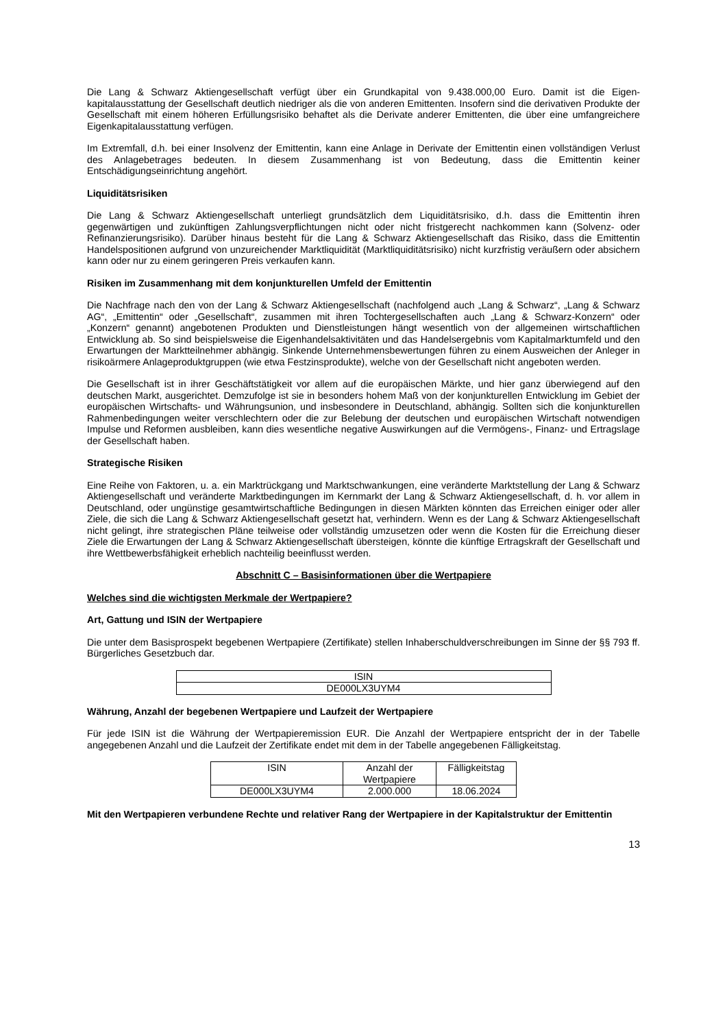Die Lang & Schwarz Aktiengesellschaft verfügt über ein Grundkapital von 9.438.000,00 Euro. Damit ist die Eigen-kapitalausstattung der Gesellschaft deutlich niedriger als die von anderen Emittenten. Insofern sind die derivativen Produkte der Gesellschaft mit einem höheren Erfüllungsrisiko behaftet als die Derivate anderer Emittenten, die über eine umfangreichere Eigenkapitalausstattung verfügen.
Im Extremfall, d.h. bei einer Insolvenz der Emittentin, kann eine Anlage in Derivate der Emittentin einen vollständigen Verlust des Anlagebetrages bedeuten. In diesem Zusammenhang ist von Bedeutung, dass die Emittentin keiner Entschädigungseinrichtung angehört.
Liquiditätsrisiken
Die Lang & Schwarz Aktiengesellschaft unterliegt grundsätzlich dem Liquiditätsrisiko, d.h. dass die Emittentin ihren gegenwärtigen und zukünftigen Zahlungsverpflichtungen nicht oder nicht fristgerecht nachkommen kann (Solvenz- oder Refinanzierungsrisiko). Darüber hinaus besteht für die Lang & Schwarz Aktiengesellschaft das Risiko, dass die Emittentin Handelspositionen aufgrund von unzureichender Marktliquidität (Marktliquiditätsrisiko) nicht kurzfristig veräußern oder absichern kann oder nur zu einem geringeren Preis verkaufen kann.
Risiken im Zusammenhang mit dem konjunkturellen Umfeld der Emittentin
Die Nachfrage nach den von der Lang & Schwarz Aktiengesellschaft (nachfolgend auch „Lang & Schwarz“, „Lang & Schwarz AG“, „Emittentin“ oder „Gesellschaft“, zusammen mit ihren Tochtergesellschaften auch „Lang & Schwarz-Konzern“ oder „Konzern“ genannt) angebotenen Produkten und Dienstleistungen hängt wesentlich von der allgemeinen wirtschaftlichen Entwicklung ab. So sind beispielsweise die Eigenhandelsaktivitäten und das Handelsergebnis vom Kapitalmarktumfeld und den Erwartungen der Marktteilnehmer abhängig. Sinkende Unternehmensbewertungen führen zu einem Ausweichen der Anleger in risikoärmere Anlageproduktgruppen (wie etwa Festzinsprodukte), welche von der Gesellschaft nicht angeboten werden.
Die Gesellschaft ist in ihrer Geschäftstätigkeit vor allem auf die europäischen Märkte, und hier ganz überwiegend auf den deutschen Markt, ausgerichtet. Demzufolge ist sie in besonders hohem Maß von der konjunkturellen Entwicklung im Gebiet der europäischen Wirtschafts- und Währungsunion, und insbesondere in Deutschland, abhängig. Sollten sich die konjunkturellen Rahmenbedingungen weiter verschlechtern oder die zur Belebung der deutschen und europäischen Wirtschaft notwendigen Impulse und Reformen ausbleiben, kann dies wesentliche negative Auswirkungen auf die Vermögens-, Finanz- und Ertragslage der Gesellschaft haben.
Strategische Risiken
Eine Reihe von Faktoren, u. a. ein Marktrückgang und Marktschwankungen, eine veränderte Marktstellung der Lang & Schwarz Aktiengesellschaft und veränderte Marktbedingungen im Kernmarkt der Lang & Schwarz Aktiengesellschaft, d. h. vor allem in Deutschland, oder ungünstige gesamtwirtschaftliche Bedingungen in diesen Märkten könnten das Erreichen einiger oder aller Ziele, die sich die Lang & Schwarz Aktiengesellschaft gesetzt hat, verhindern. Wenn es der Lang & Schwarz Aktiengesellschaft nicht gelingt, ihre strategischen Pläne teilweise oder vollständig umzusetzen oder wenn die Kosten für die Erreichung dieser Ziele die Erwartungen der Lang & Schwarz Aktiengesellschaft übersteigen, könnte die künftige Ertragskraft der Gesellschaft und ihre Wettbewerbsfähigkeit erheblich nachteilig beeinflusst werden.
Abschnitt C – Basisinformationen über die Wertpapiere
Welches sind die wichtigsten Merkmale der Wertpapiere?
Art, Gattung und ISIN der Wertpapiere
Die unter dem Basisprospekt begebenen Wertpapiere (Zertifikate) stellen Inhaberschuldverschreibungen im Sinne der §§ 793 ff. Bürgerliches Gesetzbuch dar.
| ISIN |
| --- |
| DE000LX3UYM4 |
Währung, Anzahl der begebenen Wertpapiere und Laufzeit der Wertpapiere
Für jede ISIN ist die Währung der Wertpapieremission EUR. Die Anzahl der Wertpapiere entspricht der in der Tabelle angegebenen Anzahl und die Laufzeit der Zertifikate endet mit dem in der Tabelle angegebenen Fälligkeitstag.
| ISIN | Anzahl der Wertpapiere | Fälligkeitstag |
| --- | --- | --- |
| DE000LX3UYM4 | 2.000.000 | 18.06.2024 |
Mit den Wertpapieren verbundene Rechte und relativer Rang der Wertpapiere in der Kapitalstruktur der Emittentin
13